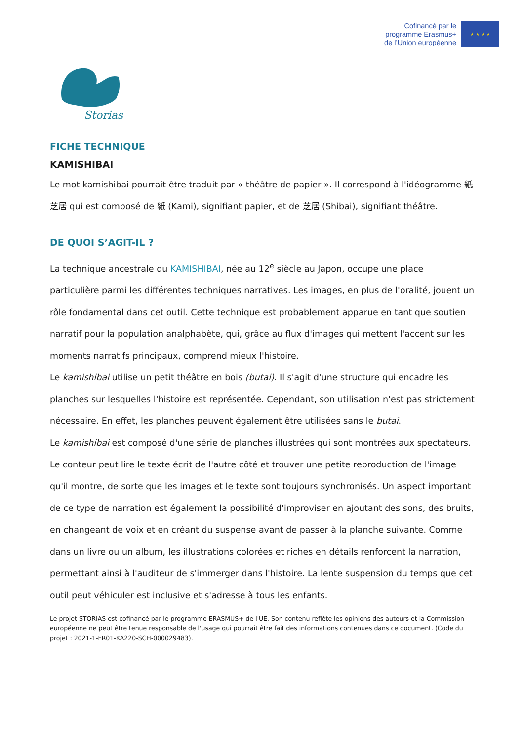Cofinancé par le
programme Erasmus+
de l’Union européenne
★ ★ ★ ★
Storias
FICHE TECHNIQUE
KAMISHIBAI
Le mot kamishibai pourrait être traduit par « théâtre de papier ». Il correspond à l'idéogramme 紙芝居 qui est composé de 紙 (Kami), signifiant papier, et de 芝居 (Shibai), signifiant théâtre.
DE QUOI S’AGIT-IL ?
La technique ancestrale du KAMISHIBAI, née au 12<sup>e</sup> siècle au Japon, occupe une place particulière parmi les différentes techniques narratives. Les images, en plus de l'oralité, jouent un rôle fondamental dans cet outil. Cette technique est probablement apparue en tant que soutien narratif pour la population analphabète, qui, grâce au flux d'images qui mettent l'accent sur les moments narratifs principaux, comprend mieux l'histoire.
Le kamishibai utilise un petit théâtre en bois (butai). Il s'agit d'une structure qui encadre les planches sur lesquelles l'histoire est représentée. Cependant, son utilisation n'est pas strictement nécessaire. En effet, les planches peuvent également être utilisées sans le butai.
Le kamishibai est composé d'une série de planches illustrées qui sont montrées aux spectateurs. Le conteur peut lire le texte écrit de l'autre côté et trouver une petite reproduction de l'image qu'il montre, de sorte que les images et le texte sont toujours synchronisés. Un aspect important de ce type de narration est également la possibilité d'improviser en ajoutant des sons, des bruits, en changeant de voix et en créant du suspense avant de passer à la planche suivante. Comme dans un livre ou un album, les illustrations colorées et riches en détails renforcent la narration, permettant ainsi à l'auditeur de s'immerger dans l'histoire. La lente suspension du temps que cet outil peut véhiculer est inclusive et s'adresse à tous les enfants.
Le projet STORIAS est cofinancé par le programme ERASMUS+ de l'UE. Son contenu reflète les opinions des auteurs et la Commission européenne ne peut être tenue responsable de l'usage qui pourrait être fait des informations contenues dans ce document. (Code du projet : 2021-1-FR01-KA220-SCH-000029483).